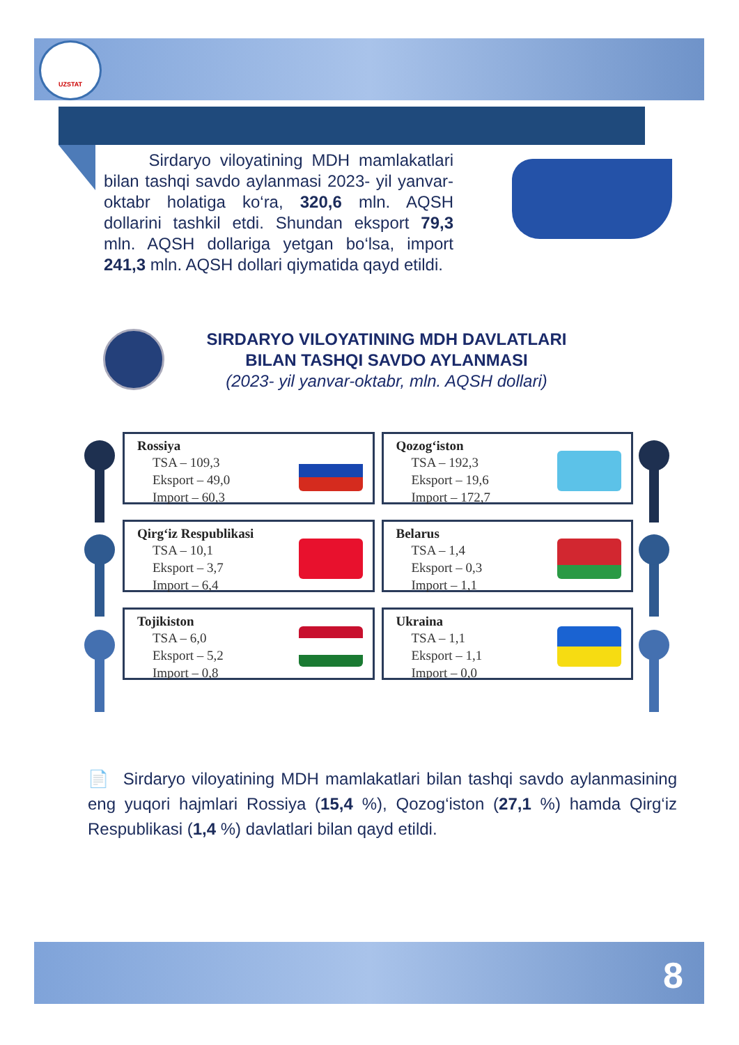UZSTAT
Sirdaryo viloyatining MDH mamlakatlari bilan tashqi savdo aylanmasi 2023- yil yanvar-oktabr holatiga ko‘ra, 320,6 mln. AQSH dollarini tashkil etdi. Shundan eksport 79,3 mln. AQSH dollariga yetgan bo‘lsa, import 241,3 mln. AQSH dollari qiymatida qayd etildi.
SIRDARYO VILOYATINING MDH DAVLATLARI
BILAN TASHQI SAVDO AYLANMASI
(2023- yil yanvar-oktabr, mln. AQSH dollari)
Rossiya
TSA – 109,3
Eksport – 49,0
Import – 60,3
Qozog‘iston
TSA – 192,3
Eksport – 19,6
Import – 172,7
Qirg‘iz Respublikasi
TSA – 10,1
Eksport – 3,7
Import – 6,4
Belarus
TSA – 1,4
Eksport – 0,3
Import – 1,1
Tojikiston
TSA – 6,0
Eksport – 5,2
Import – 0,8
Ukraina
TSA – 1,1
Eksport – 1,1
Import – 0,0
📄 Sirdaryo viloyatining MDH mamlakatlari bilan tashqi savdo aylanmasining eng yuqori hajmlari Rossiya (15,4 %), Qozog‘iston (27,1 %) hamda Qirg‘iz Respublikasi (1,4 %) davlatlari bilan qayd etildi.
8